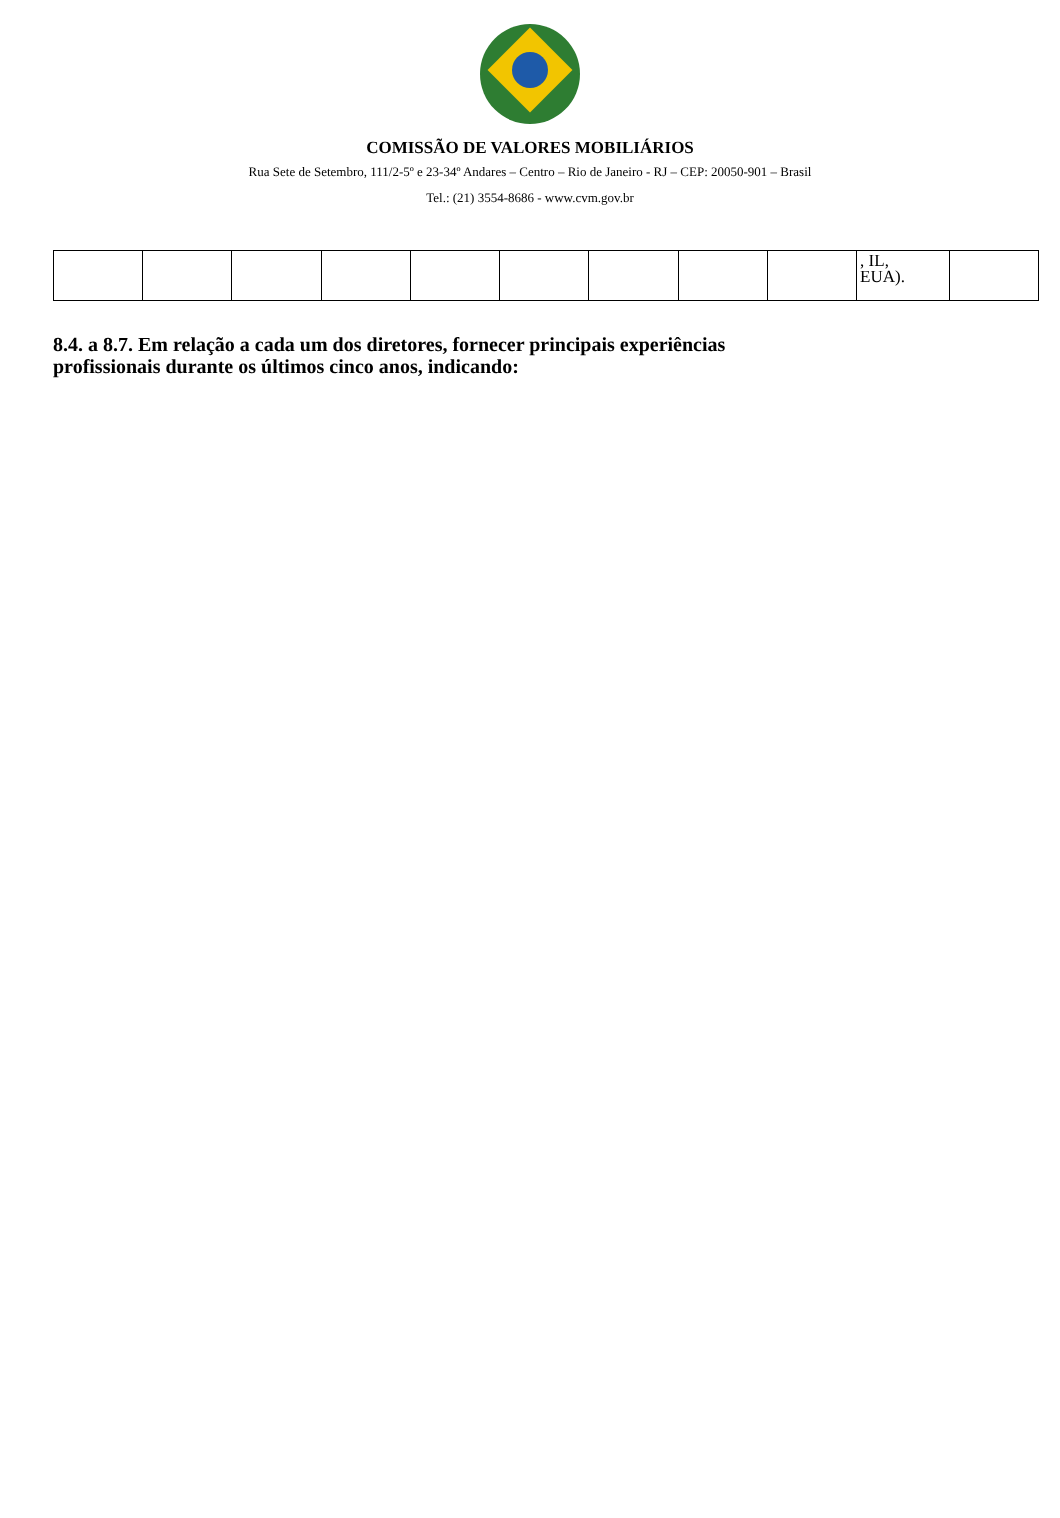COMISSÃO DE VALORES MOBILIÁRIOS
Rua Sete de Setembro, 111/2-5º e 23-34º Andares – Centro – Rio de Janeiro - RJ – CEP: 20050-901 – Brasil
Tel.: (21) 3554-8686 - www.cvm.gov.br
| | | | | | | | | | , IL, EUA). | |
8.4. a 8.7. Em relação a cada um dos diretores, fornecer principais experiências profissionais durante os últimos cinco anos, indicando: